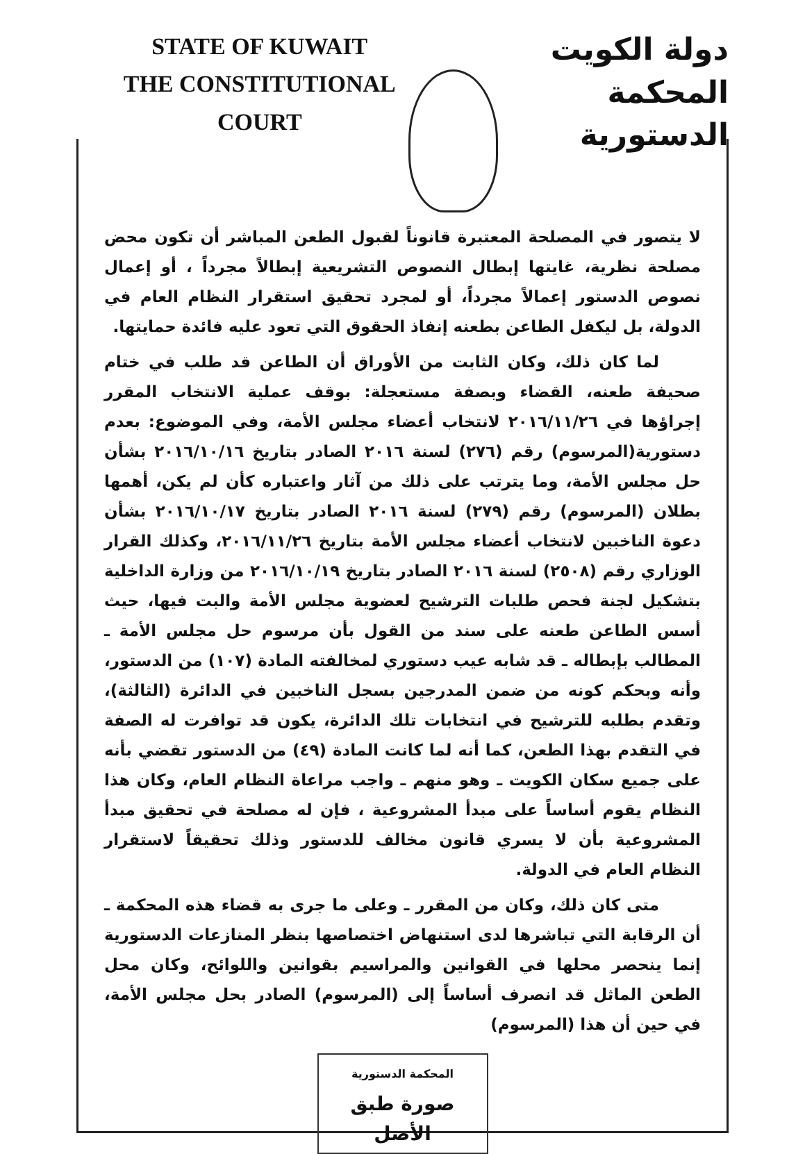STATE OF KUWAIT
THE CONSTITUTIONAL COURT
دولة الكويت
المحكمة الدستورية
لا يتصور في المصلحة المعتبرة قانوناً لقبول الطعن المباشر أن تكون محض مصلحة نظرية، غايتها إبطال النصوص التشريعية إبطالاً مجرداً ، أو إعمال نصوص الدستور إعمالاً مجرداً، أو لمجرد تحقيق استقرار النظام العام في الدولة، بل ليكفل الطاعن بطعنه إنفاذ الحقوق التي تعود عليه فائدة حمايتها.
لما كان ذلك، وكان الثابت من الأوراق أن الطاعن قد طلب في ختام صحيفة طعنه، القضاء وبصفة مستعجلة: بوقف عملية الانتخاب المقرر إجراؤها في ٢٠١٦/١١/٢٦ لانتخاب أعضاء مجلس الأمة، وفي الموضوع: بعدم دستورية(المرسوم) رقم (٢٧٦) لسنة ٢٠١٦ الصادر بتاريخ ٢٠١٦/١٠/١٦ بشأن حل مجلس الأمة، وما يترتب على ذلك من آثار واعتباره كأن لم يكن، أهمها بطلان (المرسوم) رقم (٢٧٩) لسنة ٢٠١٦ الصادر بتاريخ ٢٠١٦/١٠/١٧ بشأن دعوة الناخبين لانتخاب أعضاء مجلس الأمة بتاريخ ٢٠١٦/١١/٢٦، وكذلك القرار الوزاري رقم (٢٥٠٨) لسنة ٢٠١٦ الصادر بتاريخ ٢٠١٦/١٠/١٩ من وزارة الداخلية بتشكيل لجنة فحص طلبات الترشيح لعضوية مجلس الأمة والبت فيها، حيث أسس الطاعن طعنه على سند من القول بأن مرسوم حل مجلس الأمة ـ المطالب بإبطاله ـ قد شابه عيب دستوري لمخالفته المادة (١٠٧) من الدستور، وأنه وبحكم كونه من ضمن المدرجين بسجل الناخبين في الدائرة (الثالثة)، وتقدم بطلبه للترشيح في انتخابات تلك الدائرة، يكون قد توافرت له الصفة في التقدم بهذا الطعن، كما أنه لما كانت المادة (٤٩) من الدستور تقضي بأنه على جميع سكان الكويت ـ وهو منهم ـ واجب مراعاة النظام العام، وكان هذا النظام يقوم أساساً على مبدأ المشروعية ، فإن له مصلحة في تحقيق مبدأ المشروعية بأن لا يسري قانون مخالف للدستور وذلك تحقيقاً لاستقرار النظام العام في الدولة.
متى كان ذلك، وكان من المقرر ـ وعلى ما جرى به قضاء هذه المحكمة ـ أن الرقابة التي تباشرها لدى استنهاض اختصاصها بنظر المنازعات الدستورية إنما ينحصر محلها في القوانين والمراسيم بقوانين واللوائح، وكان محل الطعن الماثل قد انصرف أساساً إلى (المرسوم) الصادر بحل مجلس الأمة، في حين أن هذا (المرسوم)
المحكمة الدستورية
صورة طبق الأصل